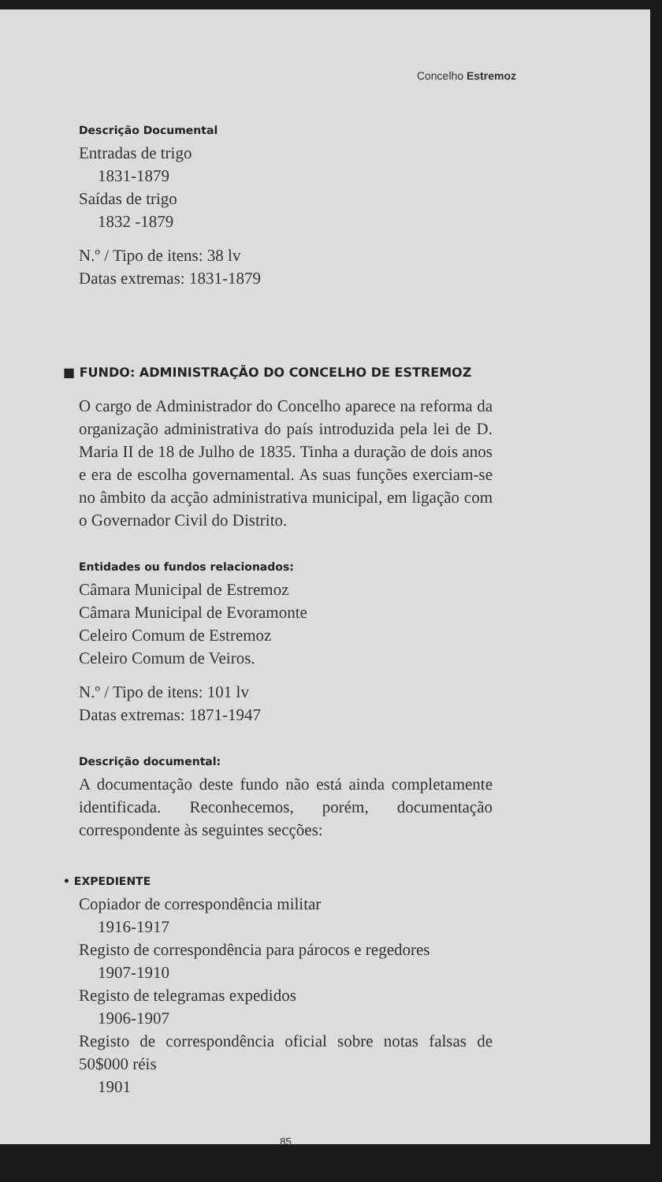Concelho Estremoz
Descrição Documental
Entradas de trigo
1831-1879
Saídas de trigo
1832 -1879
N.º / Tipo de itens: 38 lv
Datas extremas: 1831-1879
■ FUNDO: ADMINISTRAÇÃO DO CONCELHO DE ESTREMOZ
O cargo de Administrador do Concelho aparece na reforma da organização administrativa do país introduzida pela lei de D. Maria II de 18 de Julho de 1835. Tinha a duração de dois anos e era de escolha governamental. As suas funções exerciam-se no âmbito da acção administrativa municipal, em ligação com o Governador Civil do Distrito.
Entidades ou fundos relacionados:
Câmara Municipal de Estremoz
Câmara Municipal de Evoramonte
Celeiro Comum de Estremoz
Celeiro Comum de Veiros.
N.º / Tipo de itens: 101 lv
Datas extremas: 1871-1947
Descrição documental:
A documentação deste fundo não está ainda completamente identificada. Reconhecemos, porém, documentação correspondente às seguintes secções:
• EXPEDIENTE
Copiador de correspondência militar
1916-1917
Registo de correspondência para párocos e regedores
1907-1910
Registo de telegramas expedidos
1906-1907
Registo de correspondência oficial sobre notas falsas de 50$000 réis
1901
85